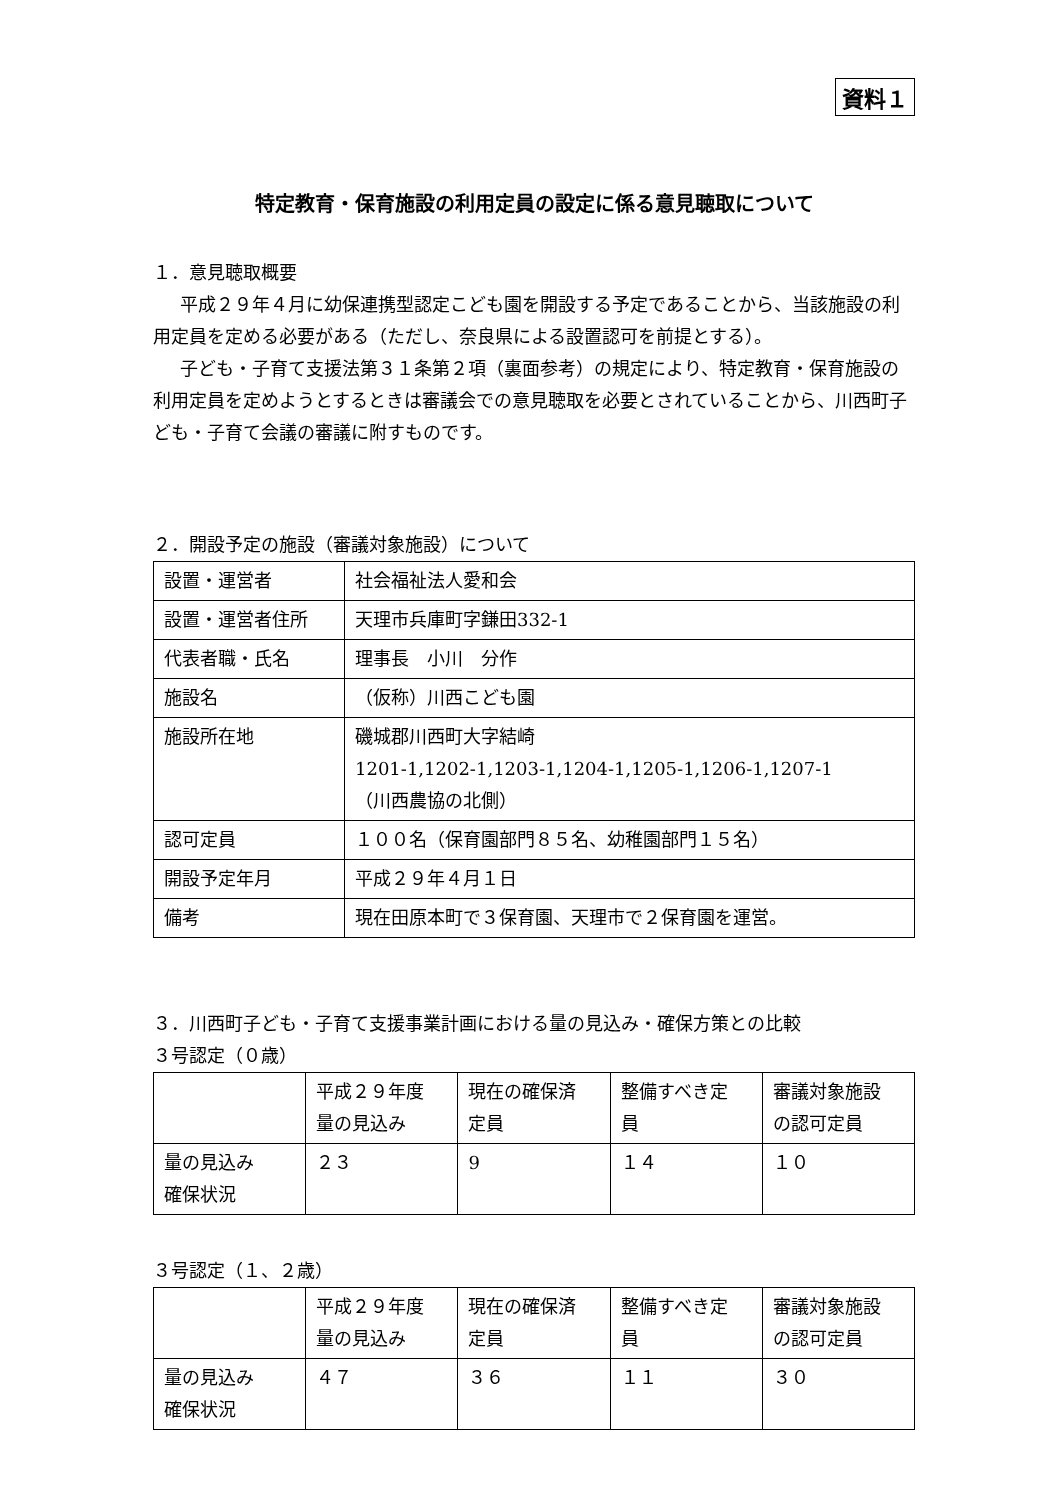資料１
特定教育・保育施設の利用定員の設定に係る意見聴取について
１．意見聴取概要
平成２９年４月に幼保連携型認定こども園を開設する予定であることから、当該施設の利用定員を定める必要がある（ただし、奈良県による設置認可を前提とする）。
子ども・子育て支援法第３１条第２項（裏面参考）の規定により、特定教育・保育施設の利用定員を定めようとするときは審議会での意見聴取を必要とされていることから、川西町子ども・子育て会議の審議に附すものです。
２．開設予定の施設（審議対象施設）について
| 設置・運営者 | 社会福祉法人愛和会 |
| 設置・運営者住所 | 天理市兵庫町字鎌田332-1 |
| 代表者職・氏名 | 理事長 小川 分作 |
| 施設名 | （仮称）川西こども園 |
| 施設所在地 | 磯城郡川西町大字結崎 1201-1,1202-1,1203-1,1204-1,1205-1,1206-1,1207-1 （川西農協の北側） |
| 認可定員 | １００名（保育園部門８５名、幼稚園部門１５名） |
| 開設予定年月 | 平成２９年４月１日 |
| 備考 | 現在田原本町で３保育園、天理市で２保育園を運営。 |
３．川西町子ども・子育て支援事業計画における量の見込み・確保方策との比較
３号認定（０歳）
| | 平成２９年度 量の見込み | 現在の確保済 定員 | 整備すべき定 員 | 審議対象施設 の認可定員 |
| 量の見込み 確保状況 | ２３ | 9 | １４ | １０ |
３号認定（１、２歳）
| | 平成２９年度 量の見込み | 現在の確保済 定員 | 整備すべき定 員 | 審議対象施設 の認可定員 |
| 量の見込み 確保状況 | ４７ | ３６ | １１ | ３０ |